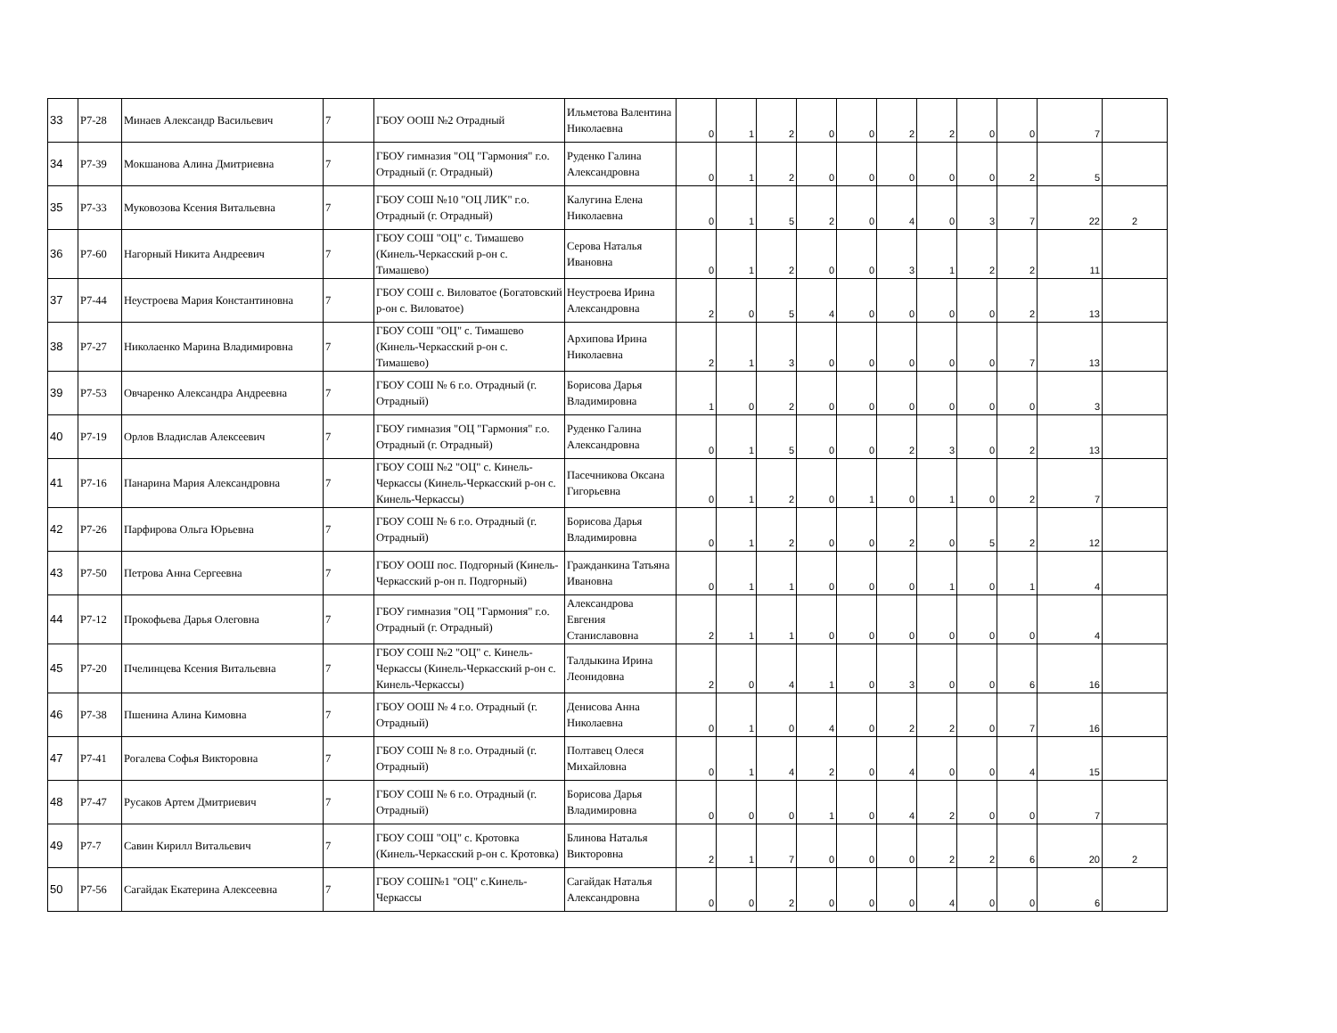| 33 | Р7-28 | Минаев Александр Васильевич | 7 | ГБОУ ООШ №2 Отрадный | Ильметова Валентина Николаевна | 0 | 1 | 2 | 0 | 0 | 2 | 2 | 0 | 0 | 7 | |
| 34 | Р7-39 | Мокшанова Алина Дмитриевна | 7 | ГБОУ гимназия "ОЦ "Гармония" г.о. Отрадный (г. Отрадный) | Руденко Галина Александровна | 0 | 1 | 2 | 0 | 0 | 0 | 0 | 0 | 2 | 5 | |
| 35 | Р7-33 | Муковозова Ксения Витальевна | 7 | ГБОУ СОШ №10 "ОЦ ЛИК" г.о. Отрадный (г. Отрадный) | Калугина Елена Николаевна | 0 | 1 | 5 | 2 | 0 | 4 | 0 | 3 | 7 | 22 | 2 |
| 36 | Р7-60 | Нагорный Никита Андреевич | 7 | ГБОУ СОШ "ОЦ" с. Тимашево (Кинель-Черкасский р-он с. Тимашево) | Серова Наталья Ивановна | 0 | 1 | 2 | 0 | 0 | 3 | 1 | 2 | 2 | 11 | |
| 37 | Р7-44 | Неустроева Мария Константиновна | 7 | ГБОУ СОШ с. Виловатое (Богатовский р-он с. Виловатое) | Неустроева Ирина Александровна | 2 | 0 | 5 | 4 | 0 | 0 | 0 | 0 | 2 | 13 | |
| 38 | Р7-27 | Николаенко Марина Владимировна | 7 | ГБОУ СОШ "ОЦ" с. Тимашево (Кинель-Черкасский р-он с. Тимашево) | Архипова Ирина Николаевна | 2 | 1 | 3 | 0 | 0 | 0 | 0 | 0 | 7 | 13 | |
| 39 | Р7-53 | Овчаренко Александра Андреевна | 7 | ГБОУ СОШ № 6 г.о. Отрадный (г. Отрадный) | Борисова Дарья Владимировна | 1 | 0 | 2 | 0 | 0 | 0 | 0 | 0 | 0 | 3 | |
| 40 | Р7-19 | Орлов Владислав Алексеевич | 7 | ГБОУ гимназия "ОЦ "Гармония" г.о. Отрадный (г. Отрадный) | Руденко Галина Александровна | 0 | 1 | 5 | 0 | 0 | 2 | 3 | 0 | 2 | 13 | |
| 41 | Р7-16 | Панарина Мария Александровна | 7 | ГБОУ СОШ №2 "ОЦ" с. Кинель-Черкассы (Кинель-Черкасский р-он с. Кинель-Черкассы) | Пасечникова Оксана Гигорьевна | 0 | 1 | 2 | 0 | 1 | 0 | 1 | 0 | 2 | 7 | |
| 42 | Р7-26 | Парфирова Ольга Юрьевна | 7 | ГБОУ СОШ № 6 г.о. Отрадный (г. Отрадный) | Борисова Дарья Владимировна | 0 | 1 | 2 | 0 | 0 | 2 | 0 | 5 | 2 | 12 | |
| 43 | Р7-50 | Петрова Анна Сергеевна | 7 | ГБОУ ООШ пос. Подгорный (Кинель-Черкасский р-он п. Подгорный) | Гражданкина Татьяна Ивановна | 0 | 1 | 1 | 0 | 0 | 0 | 1 | 0 | 1 | 4 | |
| 44 | Р7-12 | Прокофьева Дарья Олеговна | 7 | ГБОУ гимназия "ОЦ "Гармония" г.о. Отрадный (г. Отрадный) | Александрова Евгения Станиславовна | 2 | 1 | 1 | 0 | 0 | 0 | 0 | 0 | 0 | 4 | |
| 45 | Р7-20 | Пчелинцева Ксения Витальевна | 7 | ГБОУ СОШ №2 "ОЦ" с. Кинель-Черкассы (Кинель-Черкасский р-он с. Кинель-Черкассы) | Талдыкина Ирина Леонидовна | 2 | 0 | 4 | 1 | 0 | 3 | 0 | 0 | 6 | 16 | |
| 46 | Р7-38 | Пшенина Алина Кимовна | 7 | ГБОУ ООШ № 4 г.о. Отрадный (г. Отрадный) | Денисова Анна Николаевна | 0 | 1 | 0 | 4 | 0 | 2 | 2 | 0 | 7 | 16 | |
| 47 | Р7-41 | Рогалева Софья Викторовна | 7 | ГБОУ СОШ № 8 г.о. Отрадный (г. Отрадный) | Полтавец Олеся Михайловна | 0 | 1 | 4 | 2 | 0 | 4 | 0 | 0 | 4 | 15 | |
| 48 | Р7-47 | Русаков Артем Дмитриевич | 7 | ГБОУ СОШ № 6 г.о. Отрадный (г. Отрадный) | Борисова Дарья Владимировна | 0 | 0 | 0 | 1 | 0 | 4 | 2 | 0 | 0 | 7 | |
| 49 | Р7-7 | Савин Кирилл Витальевич | 7 | ГБОУ СОШ "ОЦ" с. Кротовка (Кинель-Черкасский р-он с. Кротовка) | Блинова Наталья Викторовна | 2 | 1 | 7 | 0 | 0 | 0 | 2 | 2 | 6 | 20 | 2 |
| 50 | Р7-56 | Сагайдак Екатерина Алексеевна | 7 | ГБОУ СОШ№1 "ОЦ" с.Кинель-Черкассы | Сагайдак Наталья Александровна | 0 | 0 | 2 | 0 | 0 | 0 | 4 | 0 | 0 | 6 | |